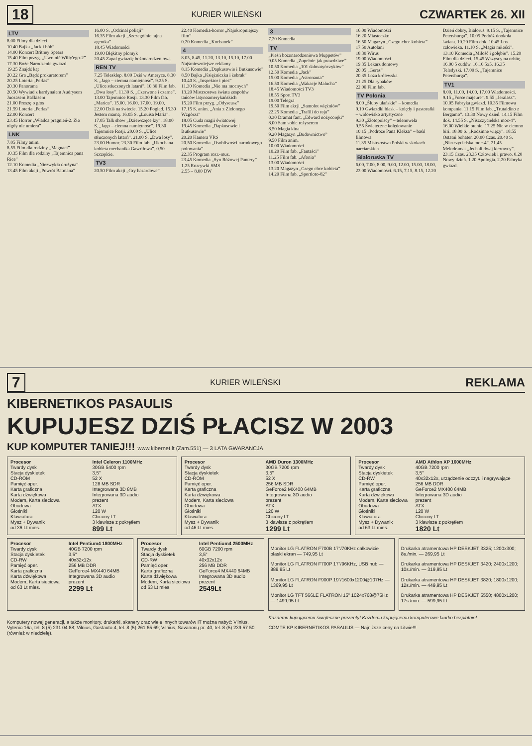18 KURIER WILEŃSKI CZWARTEK 26. XII
LTV
8.00 Filmy dla dzieci
10.40 Bajka „Jack i bób”
14.00 Koncert Britney Spears
15.40 Film przyg. „Uwolnić Willy'ego-2”
17.30 Boże Narodzenie gwiazd
19.25 Znajdź kąt
20.22 Gra „Bądź prokuratorem”
20.25 Loteria „Perlas”
20.30 Panorama
20.50 Wywiad z kardynałem Audrysem Juozasem Bačkisem
21.00 Proszę o głos
21.59 Loteria „Perlas”
22.00 Koncert
23.45 Horror „Władca pragnień-2. Zło nigdy nie umiera”
LNK
7.05 Filmy anim.
8.55 Film dla rodziny „Magnaci”
10.35 Film dla rodziny „Tajemnica pana Rice”
12.10 Komedia „Niezwykła drużyna”
13.45 Film akcji „Powrót Batmana”
16.00 S. „Odcinał policji”
16.35 Film akcji „Szczególnie tajna agentka”
18.45 Wiadomości
19.00 Błękitny płomyk
20.45 Zapal gwiazdę bożonarodzeniową
REN TV
7.25 Telesklep. 8.00 Dziś w Ameryce. 8.30 S. „Jago – ciemna namiętność”. 9.25 S. „Ulice stłuczonych latarń”. 10.30 Film fab. „Dwa losy”. 11.30 S. „Czerwone i czarne”. 13.00 Tajemnice Rosji. 13.30 Film fab. „Marica”. 15.00, 16.00, 17.00, 19.00, 22.00 Dziś na świecie. 15.20 Pogląd. 15.30 Jestem mamą. 16.05 S. „Louisa Maria”. 17.05 Talk show „Dziewczęce łzy”. 18.00 S. „Jago – ciemna namiętność”. 19.30 Tajemnice Rosji. 20.00 S. „Ulice stłuczonych latarń”. 21.00 S. „Dwa losy”. 23.00 Humor. 23.30 Film fab. „Ukochana kobieta mechanika Gawriłowa”. 0.50 Szczęście.
TV3
20.50 Film akcji „Gry hazardowe”
22.40 Komedia-horror „Najokropniejszy film”
0.20 Komedia „Kochanek”
4
8.05, 8.45, 11.20, 13.10, 15.10, 17.00 Najśmieszniejsze reklamy
8.15 Komedia „Dapkusowie i Butkusowie”
8.50 Bajka „Księżniczka i żebrak”
10.40 S. „Inspektor i pies”
11.30 Komedia „Nie ma mocnych”
13.20 Mistrzostwa świata zespołów tańców latynoamerykańskich
15.20 Film przyg. „Odyseusz”
17.15 S. anim. „Ania z Zielonego Wzgórza”
18.05 Cuda magii światowej
19.45 Komedia „Dapkusowie i Butkusowie”
20.20 Kamera VRS
20.50 Komedia „Osobliwości narodowego polowania”
22.35 Program rozr.-muz.
23.45 Komedia „Syn Różowej Pantery”
1.25 Rozrywki SMS
2.55 – 8.00 DW
3
7.20 Komedia
TV
„Pieśń bożonarodzeniowa Muppetów”
9.05 Komedia „Zupełnie jak prawdziwe”
10.50 Komedia „101 dalmatyńczyków”
12.50 Komedia „Jack”
15.00 Komedia „Astronauta”
16.50 Komedia „Wakacje Malucha”
18.45 Wiadomości TV3
18.55 Sport TV3
19.00 Telegra
19.50 Film akcji „Samolot więźniów”
22.25 Komedia „Trafili do raju”
0.30 Dramat fant. „Edward nożycoręki”
8.00 Sam sobie reżyserem
8.50 Magia kina
9.20 Magazyn „Budownictwo”
9.50 Film anim.
10.00 Wiadomości
10.20 Film fab. „Fantaści”
11.25 Film fab. „Afonia”
13.00 Wiadomości
13.20 Magazyn „Czego chce kobieta”
14.20 Film fab. „Sportloto-82”
16.00 Wiadomości
16.20 Miasteczko
16.50 Magazyn „Czego chce kobieta”
17.50 Autolani
18.30 Wirus
19.00 Wiadomości
19.35 Lekarz domowy
20.05 „Geras”
20.35 Loża królewska
21.25 Dla rybaków
22.00 Film fab.
TV Polonia
8.00 „Śluby ułańskie” – komedia
9.10 Gwiazdki blask – kolędy i pastorałki – widowisko artystyczne
9.30 „Złotopolscy” – telenowela
9.55 Świąteczne kolędowanie
10.15 „Podróże Pana Kleksa” – baśń filmowa
11.35 Mistrzostwa Polski w skokach narciarskich
Białoruska TV
6.00, 7.00, 8.00, 9.00, 12.00, 15.00, 18.00, 23.00 Wiadomości. 6.15, 7.15, 8.15, 12.20 Dzień dobry, Białoruś. 9.15 S. „Tajemnice Petersburga”. 10.05 Podróż dookoła świata. 10.20 Film dok. 10.45 Los człowieka. 11.10 S. „Magia miłości”. 13.10 Komedia „Miłość i gołębie”. 15.20 Film dla dzieci. 15.45 Wszyscy na orbitę. 16.00 5 cudów. 16.10 5x5. 16.35 Teledyski. 17.00 S. „Tajemnice Petersburga”.
TV1
8.00, 11.00, 14.00, 17.00 Wiadomości. 9.15 „Force majeure”. 9.55 „Jeralasz”. 10.05 Fabryka gwiazd. 10.35 Filmowa kompania. 11.15 Film fab. „Trutaldino z Bergamo”. 13.30 Nowy dzień. 14.15 Film dok. 14.55 S. „Niszczycielska moc-4”. 16.00 Wielkie pranie. 17.25 Nie w ciemno biri. 18.00 S. „Rodzinne więzy”. 18.55 Ostatni bohater. 20.00 Czas. 20.40 S. „Niszczycielska moc-4”. 21.45 Melodramat „Jechali dwaj kierowcy”. 23.15 Czas. 23.35 Człowiek i prawo. 0.20 Nowy dzień. 1.20 Apologia. 2.20 Fabryka gwiazd.
7 KURIER WILEŃSKI REKLAMA
KIBERNETIKOS PASAULIS
KUPUJESZ DZIŚ PŁACISZ W 2003
KUP KOMPUTER TANIEJ!!! www.kibernet.lt (Zam.551) — 3 LATA GWARANCJA
| Procesor | Intel Celeron 1100MHz |
| --- | --- |
| Twardy dysk | 30GB 5400 rpm |
| Stacja dyskietek | 3,5" |
| CD-ROM | 52 X |
| Pamięć oper. | 128 MB SDR |
| Karta graficzna | Integrowana 3D 8MB |
| Karta dźwiękowa | Integrowana 3D audio |
| Modem, Karta sieciowa | prezent |
| Obudowa | ATX |
| Głośniki | 120 W |
| Klawiatura | Chicony LT |
| Mysz + Dywanik | 3 klawisze z pokrętłem |
| od 36 Lt mies. | 899 Lt |
| Procesor | AMD Duron 1300MHz |
| --- | --- |
| Twardy dysk | 30GB 7200 rpm |
| Stacja dyskietek | 3,5" |
| CD-ROM | 52 X |
| Pamięć oper. | 256 MB SDR |
| Karta graficzna | GeForce2 MX400 64MB |
| Karta dźwiękowa | Integrowana 3D audio |
| Modem, Karta sieciowa | prezent |
| Obudowa | ATX |
| Głośniki | 120 W |
| Klawiatura | Chicony LT |
| Mysz + Dywanik | 3 klawisze z pokrętłem |
| od 46 Lt mies. | 1299 Lt |
| Procesor | AMD Athlon XP 1600MHz |
| --- | --- |
| Twardy dysk | 40GB 7200 rpm |
| Stacja dyskietek | 3,5" |
| CD-RW | 40x32x12x, urządzenie odczyt. i nagrywające |
| Pamięć oper. | 256 MB DDR |
| Karta graficzna | GeForce2 MX400 64MB |
| Karta dźwiękowa | Integrowana 3D audio |
| Modem, Karta sieciowa | prezent |
| Obudowa | ATX |
| Głośniki | 120 W |
| Klawiatura | Chicony LT |
| Mysz + Dywanik | 3 klawisze z pokrętłem |
| od 63 Lt mies. | 1820 Lt |
| Procesor | Intel Pentium4 1800MHz |
| --- | --- |
| Twardy dysk | 40GB 7200 rpm |
| Stacja dyskietek | 3,5" |
| CD-RW | 40x32x12x |
| Pamięć oper. | 256 MB DDR |
| Karta graficzna | GeForce4 MX440 64MB |
| Karta dźwiękowa | Integrowana 3D audio |
| Modem, Karta sieciowa | prezent |
| od 63 Lt mies. | 2299 Lt |
| Procesor | Intel Pentium4 2500MHz |
| --- | --- |
| Twardy dysk | 60GB 7200 rpm |
| Stacja dyskietek | 3,5" |
| CD-RW | 40x32x12x |
| Pamięć oper. | 256 MB DDR |
| Karta graficzna | GeForce4 MX440 64MB |
| Karta dźwiękowa | Integrowana 3D audio |
| Modem, Karta sieciowa | prezent |
| od 63 Lt mies. | 2549Lt |
Monitor LG FLATRON F700B 17"/70KHz całkowicie płaski ekran — 749,95 Lt
Monitor LG FLATRON F700P 17"/96KHz, USB hub — 889,95 Lt
Monitor LG FLATRON F900P 19"/1600x1200@107Hz — 1369,95 Lt
Monitor LG TFT 566LE FLATRON 15" 1024x768@75Hz — 1499,95 Lt
Drukarka atramentowa HP DESKJET 3325; 1200x300; 8s./min. — 269,95 Lt
Drukarka atramentowa HP DESKJET 3420; 2400x1200; 10s./min. — 319,95 Lt
Drukarka atramentowa HP DESKJET 3820; 1800x1200; 12s./min. — 449,95 Lt
Drukarka atramentowa HP DESKJET 5550; 4800x1200; 17s./min. — 599,95 Lt
Komputery nowej generacji, a także monitory, drukarki, skanery oraz wiele innych towarów IT można nabyć: Vilnius, Vytenio 16a, tel. 8 (5) 231 04 88; Vilnius, Gostauto 4, tel. 8 (5) 261 65 69; Vilnius, Savanorių pr. 40, tel. 8 (5) 239 57 50 (również w niedzielę).
Każdemu kupującemu świąteczne prezenty! Każdemu kupującemu komputerowe biurko bezpłatnie!
COMTE KP KIBERNETIKOS PASAULIS — Najniższe ceny na Litwie!!!